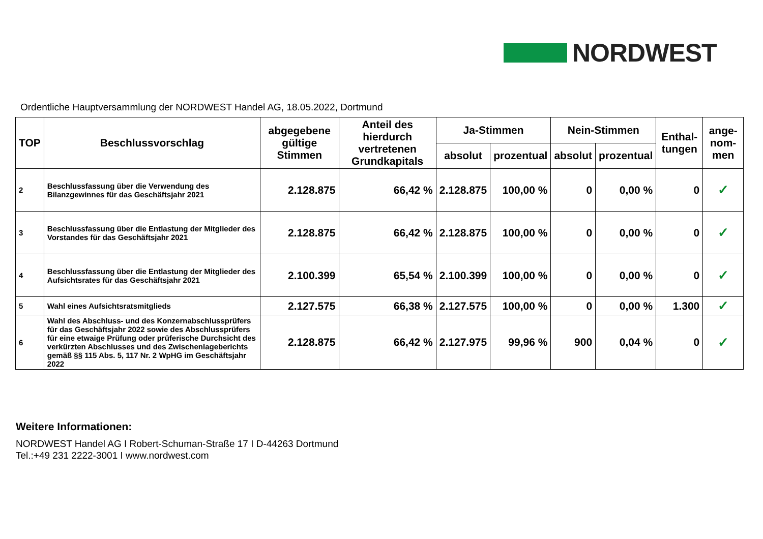NORDWEST
Ordentliche Hauptversammlung der NORDWEST Handel AG, 18.05.2022, Dortmund
| TOP | Beschlussvorschlag | abgegebene gültige Stimmen | Anteil des hierdurch vertretenen Grundkapitals | Ja-Stimmen | | Nein-Stimmen | | Enthal-tungen | ange-nom-men |
| --- | --- | --- | --- | --- | --- | --- | --- | --- | --- |
| | | | | absolut | prozentual | absolut | prozentual | | |
| 2 | Beschlussfassung über die Verwendung des Bilanzgewinnes für das Geschäftsjahr 2021 | 2.128.875 | 66,42 % | 2.128.875 | 100,00 % | 0 | 0,00 % | 0 | ✓ |
| 3 | Beschlussfassung über die Entlastung der Mitglieder des Vorstandes für das Geschäftsjahr 2021 | 2.128.875 | 66,42 % | 2.128.875 | 100,00 % | 0 | 0,00 % | 0 | ✓ |
| 4 | Beschlussfassung über die Entlastung der Mitglieder des Aufsichtsrates für das Geschäftsjahr 2021 | 2.100.399 | 65,54 % | 2.100.399 | 100,00 % | 0 | 0,00 % | 0 | ✓ |
| 5 | Wahl eines Aufsichtsratsmitglieds | 2.127.575 | 66,38 % | 2.127.575 | 100,00 % | 0 | 0,00 % | 1.300 | ✓ |
| 6 | Wahl des Abschluss- und des Konzernabschlussprüfers für das Geschäftsjahr 2022 sowie des Abschlussprüfers für eine etwaige Prüfung oder prüferische Durchsicht des verkürzten Abschlusses und des Zwischenlageberichts gemäß §§ 115 Abs. 5, 117 Nr. 2 WpHG im Geschäftsjahr 2022 | 2.128.875 | 66,42 % | 2.127.975 | 99,96 % | 900 | 0,04 % | 0 | ✓ |
Weitere Informationen:
NORDWEST Handel AG I Robert-Schuman-Straße 17 I D-44263 Dortmund
Tel.:+49 231 2222-3001 I www.nordwest.com